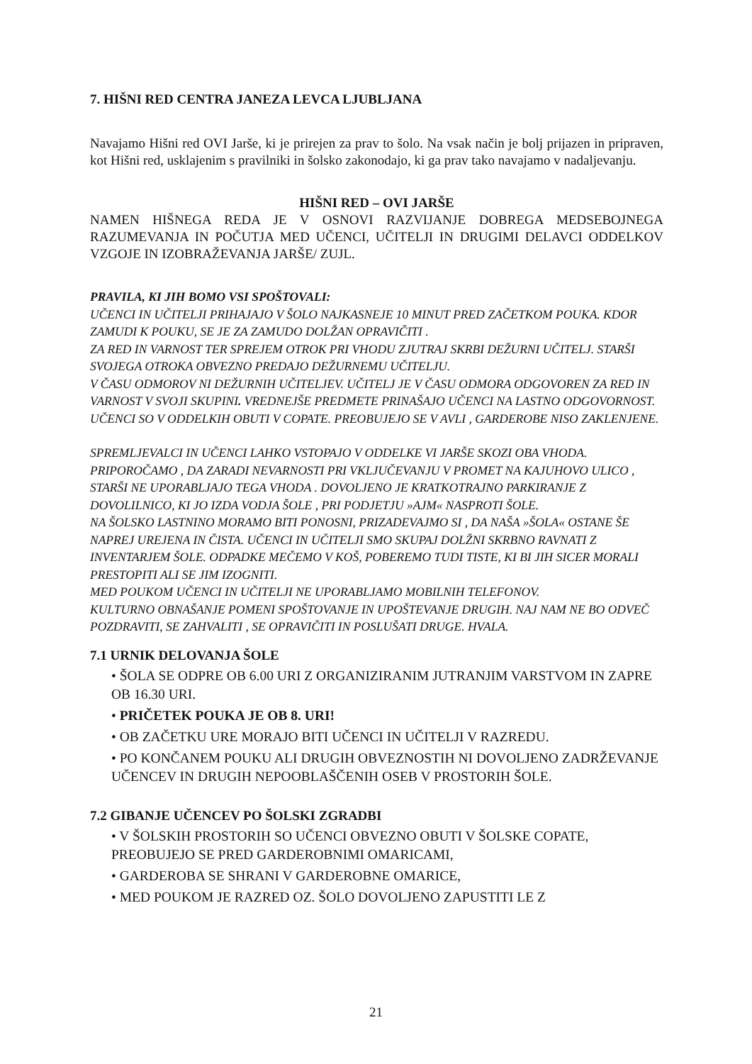7. HIŠNI RED CENTRA JANEZA LEVCA LJUBLJANA
Navajamo Hišni red OVI Jarše, ki je prirejen za prav to šolo. Na vsak način je bolj prijazen in pripraven, kot Hišni red, usklajenim s pravilniki in šolsko zakonodajo, ki ga prav tako navajamo v nadaljevanju.
HIŠNI RED – OVI JARŠE
NAMEN HIŠNEGA REDA JE V OSNOVI RAZVIJANJE DOBREGA MEDSEBOJNEGA RAZUMEVANJA IN POČUTJA MED UČENCI, UČITELJI IN DRUGIMI DELAVCI ODDELKOV VZGOJE IN IZOBRAŽEVANJA JARŠE/ ZUJL.
PRAVILA, KI JIH BOMO VSI SPOŠTOVALI:
UČENCI IN UČITELJI PRIHAJAJO V ŠOLO NAJKASNEJE 10 MINUT PRED ZAČETKOM POUKA. KDOR ZAMUDI K POUKU, SE JE ZA ZAMUDO DOLŽAN OPRAVIČITI .
ZA RED IN VARNOST TER SPREJEM OTROK PRI VHODU ZJUTRAJ SKRBI DEŽURNI UČITELJ. STARŠI SVOJEGA OTROKA OBVEZNO PREDAJO DEŽURNEMU UČITELJU.
V ČASU ODMOROV NI DEŽURNIH UČITELJEV. UČITELJ JE V ČASU ODMORA ODGOVOREN ZA RED IN VARNOST V SVOJI SKUPINI. VREDNEJŠE PREDMETE PRINAŠAJO UČENCI NA LASTNO ODGOVORNOST. UČENCI SO V ODDELKIH OBUTI V COPATE. PREOBUJEJO SE V AVLI , GARDEROBE NISO ZAKLENJENE.
SPREMLJEVALCI IN UČENCI LAHKO VSTOPAJO V ODDELKE VI JARŠE SKOZI OBA VHODA. PRIPOROČAMO , DA ZARADI NEVARNOSTI PRI VKLJUČEVANJU V PROMET NA KAJUHOVO ULICO , STARŠI NE UPORABLJAJO TEGA VHODA . DOVOLJENO JE KRATKOTRAJNO PARKIRANJE Z DOVOLILNICO, KI JO IZDA VODJA ŠOLE , PRI PODJETJU »AJM« NASPROTI ŠOLE.
NA ŠOLSKO LASTNINO MORAMO BITI PONOSNI, PRIZADEVAJMO SI , DA NAŠA »ŠOLA« OSTANE ŠE NAPREJ UREJENA IN ČISTA. UČENCI IN UČITELJI SMO SKUPAJ DOLŽNI SKRBNO RAVNATI Z INVENTARJEM ŠOLE. ODPADKE MEČEMO V KOŠ, POBEREMO TUDI TISTE, KI BI JIH SICER MORALI PRESTOPITI ALI SE JIM IZOGNITI.
MED POUKOM UČENCI IN UČITELJI NE UPORABLJAMO MOBILNIH TELEFONOV.
KULTURNO OBNAŠANJE POMENI SPOŠTOVANJE IN UPOŠTEVANJE DRUGIH. NAJ NAM NE BO ODVEČ POZDRAVITI, SE ZAHVALITI , SE OPRAVIČITI IN POSLUŠATI DRUGE. HVALA.
7.1 URNIK DELOVANJA ŠOLE
• ŠOLA SE ODPRE OB 6.00 URI Z ORGANIZIRANIM JUTRANJIM VARSTVOM IN ZAPRE OB 16.30 URI.
• PRIČETEK POUKA JE OB 8. URI!
• OB ZAČETKU URE MORAJO BITI UČENCI IN UČITELJI V RAZREDU.
• PO KONČANEM POUKU ALI DRUGIH OBVEZNOSTIH NI DOVOLJENO ZADRŽEVANJE UČENCEV IN DRUGIH NEPOOBLAŠČENIH OSEB V PROSTORIH ŠOLE.
7.2 GIBANJE UČENCEV PO ŠOLSKI ZGRADBI
• V ŠOLSKIH PROSTORIH SO UČENCI OBVEZNO OBUTI V ŠOLSKE COPATE, PREOBUJEJO SE PRED GARDEROBNIMI OMARICAMI,
• GARDEROBA SE SHRANI V GARDEROBNE OMARICE,
• MED POUKOM JE RAZRED OZ. ŠOLO DOVOLJENO ZAPUSTITI LE Z
21